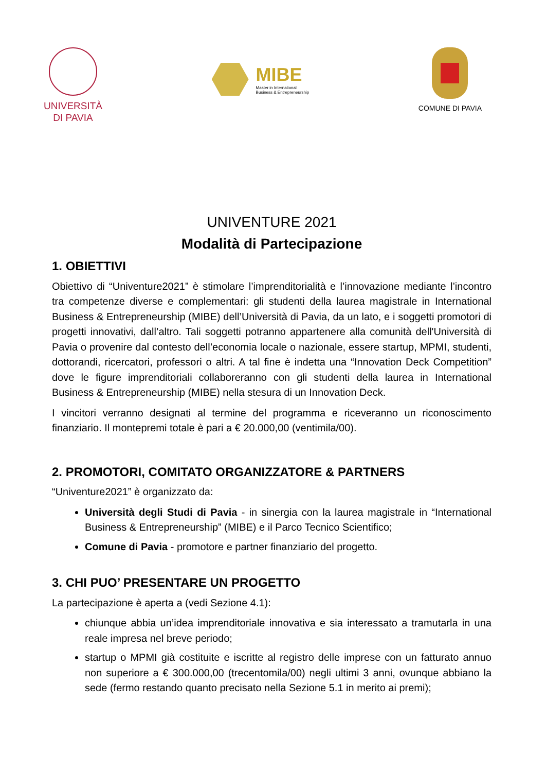UNIVERSITÀ
DI PAVIA
MIBE
Master in International
Business & Entrepreneurship
COMUNE DI PAVIA
UNIVENTURE 2021
Modalità di Partecipazione
1. OBIETTIVI
Obiettivo di “Univenture2021” è stimolare l’imprenditorialità e l’innovazione mediante l’incontro tra competenze diverse e complementari: gli studenti della laurea magistrale in International Business & Entrepreneurship (MIBE) dell’Università di Pavia, da un lato, e i soggetti promotori di progetti innovativi, dall’altro. Tali soggetti potranno appartenere alla comunità dell'Università di Pavia o provenire dal contesto dell’economia locale o nazionale, essere startup, MPMI, studenti, dottorandi, ricercatori, professori o altri. A tal fine è indetta una “Innovation Deck Competition” dove le figure imprenditoriali collaboreranno con gli studenti della laurea in International Business & Entrepreneurship (MIBE) nella stesura di un Innovation Deck.
I vincitori verranno designati al termine del programma e riceveranno un riconoscimento finanziario. Il montepremi totale è pari a € 20.000,00 (ventimila/00).
2. PROMOTORI, COMITATO ORGANIZZATORE & PARTNERS
“Univenture2021” è organizzato da:
Università degli Studi di Pavia - in sinergia con la laurea magistrale in “International Business & Entrepreneurship” (MIBE) e il Parco Tecnico Scientifico;
Comune di Pavia - promotore e partner finanziario del progetto.
3. CHI PUO’ PRESENTARE UN PROGETTO
La partecipazione è aperta a (vedi Sezione 4.1):
chiunque abbia un’idea imprenditoriale innovativa e sia interessato a tramutarla in una reale impresa nel breve periodo;
startup o MPMI già costituite e iscritte al registro delle imprese con un fatturato annuo non superiore a € 300.000,00 (trecentomila/00) negli ultimi 3 anni, ovunque abbiano la sede (fermo restando quanto precisato nella Sezione 5.1 in merito ai premi);